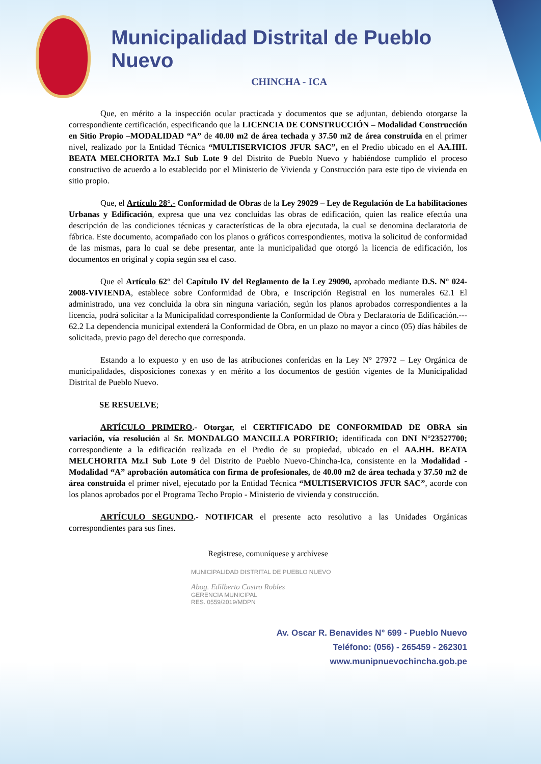Municipalidad Distrital de Pueblo Nuevo
CHINCHA - ICA
Que, en mérito a la inspección ocular practicada y documentos que se adjuntan, debiendo otorgarse la correspondiente certificación, especificando que la LICENCIA DE CONSTRUCCIÓN – Modalidad Construcción en Sitio Propio –MODALIDAD “A” de 40.00 m2 de área techada y 37.50 m2 de área construida en el primer nivel, realizado por la Entidad Técnica “MULTISERVICIOS JFUR SAC”, en el Predio ubicado en el AA.HH. BEATA MELCHORITA Mz.I Sub Lote 9 del Distrito de Pueblo Nuevo y habiéndose cumplido el proceso constructivo de acuerdo a lo establecido por el Ministerio de Vivienda y Construcción para este tipo de vivienda en sitio propio.
Que, el Artículo 28°.- Conformidad de Obras de la Ley 29029 – Ley de Regulación de La habilitaciones Urbanas y Edificación, expresa que una vez concluidas las obras de edificación, quien las realice efectúa una descripción de las condiciones técnicas y características de la obra ejecutada, la cual se denomina declaratoria de fábrica. Este documento, acompañado con los planos o gráficos correspondientes, motiva la solicitud de conformidad de las mismas, para lo cual se debe presentar, ante la municipalidad que otorgó la licencia de edificación, los documentos en original y copia según sea el caso.
Que el Artículo 62° del Capítulo IV del Reglamento de la Ley 29090, aprobado mediante D.S. N° 024-2008-VIVIENDA, establece sobre Conformidad de Obra, e Inscripción Registral en los numerales 62.1 El administrado, una vez concluida la obra sin ninguna variación, según los planos aprobados correspondientes a la licencia, podrá solicitar a la Municipalidad correspondiente la Conformidad de Obra y Declaratoria de Edificación.--- 62.2 La dependencia municipal extenderá la Conformidad de Obra, en un plazo no mayor a cinco (05) días hábiles de solicitada, previo pago del derecho que corresponda.
Estando a lo expuesto y en uso de las atribuciones conferidas en la Ley N° 27972 – Ley Orgánica de municipalidades, disposiciones conexas y en mérito a los documentos de gestión vigentes de la Municipalidad Distrital de Pueblo Nuevo.
SE RESUELVE;
ARTÍCULO PRIMERO.- Otorgar, el CERTIFICADO DE CONFORMIDAD DE OBRA sin variación, vía resolución al Sr. MONDALGO MANCILLA PORFIRIO; identificada con DNI N°23527700; correspondiente a la edificación realizada en el Predio de su propiedad, ubicado en el AA.HH. BEATA MELCHORITA Mz.I Sub Lote 9 del Distrito de Pueblo Nuevo-Chincha-Ica, consistente en la Modalidad - Modalidad “A” aprobación automática con firma de profesionales, de 40.00 m2 de área techada y 37.50 m2 de área construida el primer nivel, ejecutado por la Entidad Técnica “MULTISERVICIOS JFUR SAC”, acorde con los planos aprobados por el Programa Techo Propio - Ministerio de vivienda y construcción.
ARTÍCULO SEGUNDO.- NOTIFICAR el presente acto resolutivo a las Unidades Orgánicas correspondientes para sus fines.
Regístrese, comuníquese y archívese
MUNICIPALIDAD DISTRITAL DE PUEBLO NUEVO
Abog. Edilberto Castro Robles
GERENCIA MUNICIPAL
RES. 0559/2019/MDPN
Av. Oscar R. Benavides N° 699 - Pueblo Nuevo
Teléfono: (056) - 265459 - 262301
www.munipnuevochincha.gob.pe